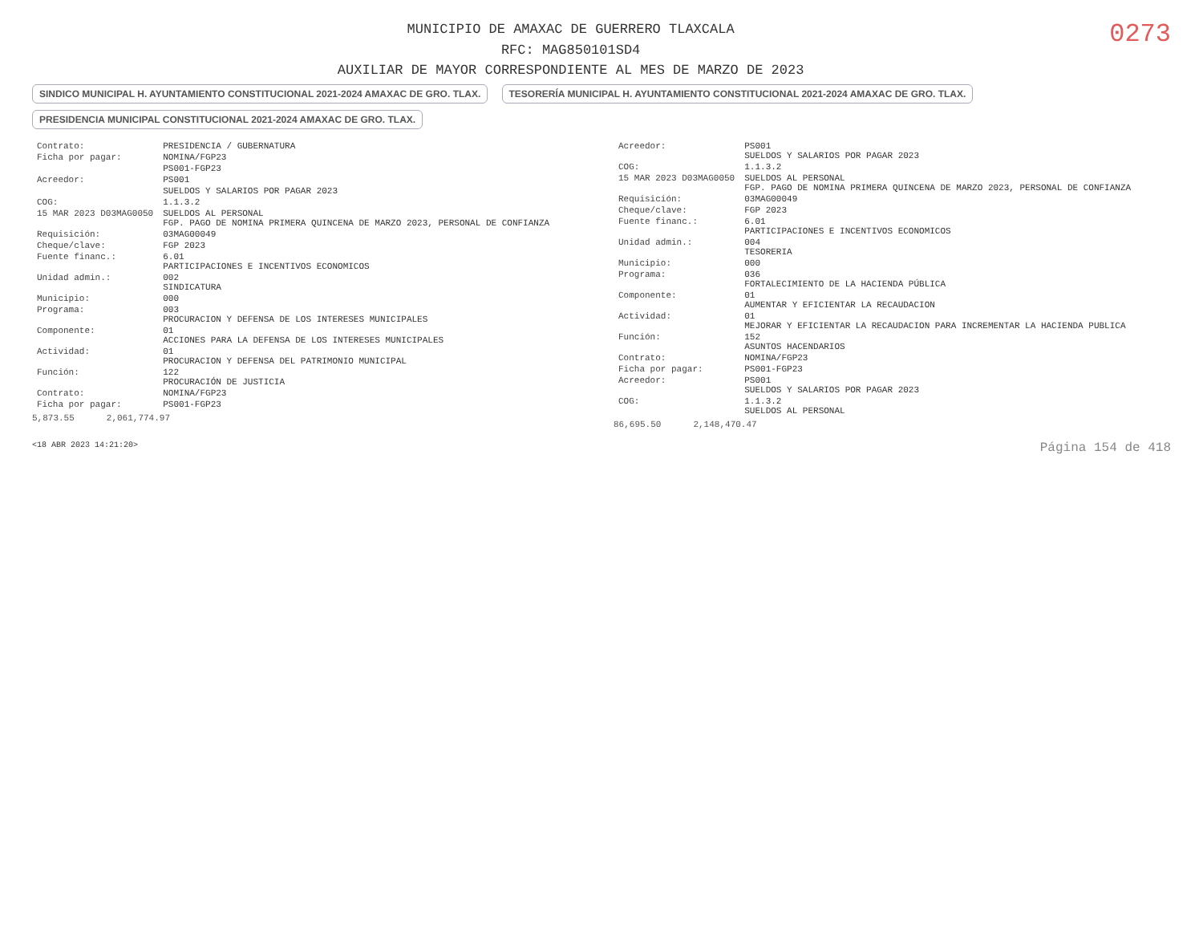MUNICIPIO DE AMAXAC DE GUERRERO TLAXCALA
RFC: MAG850101SD4
AUXILIAR DE MAYOR CORRESPONDIENTE AL MES DE MARZO DE 2023
0273
SINDICO MUNICIPAL H. AYUNTAMIENTO CONSTITUCIONAL 2021-2024 AMAXAC DE GRO. TLAX. TESORERÍA MUNICIPAL H. AYUNTAMIENTO CONSTITUCIONAL 2021-2024 AMAXAC DE GRO. TLAX. PRESIDENCIA MUNICIPAL CONSTITUCIONAL 2021-2024 AMAXAC DE GRO. TLAX.
| Contrato: | PRESIDENCIA / GUBERNATURA |
| Ficha por pagar: | NOMINA/FGP23 |
| | PS001-FGP23 |
| Acreedor: | PS001 |
| | SUELDOS Y SALARIOS POR PAGAR 2023 |
| COG: | 1.1.3.2 |
| 15 MAR 2023 D03MAG0050 | SUELDOS AL PERSONAL FGP. PAGO DE NOMINA PRIMERA QUINCENA DE MARZO 2023, PERSONAL DE CONFIANZA |
| Requisición: | 03MAG00049 |
| Cheque/clave: | FGP 2023 |
| Fuente financ.: | 6.01 PARTICIPACIONES E INCENTIVOS ECONOMICOS |
| Unidad admin.: | 002 SINDICATURA |
| Municipio: | 000 |
| Programa: | 003 PROCURACION Y DEFENSA DE LOS INTERESES MUNICIPALES |
| Componente: | 01 ACCIONES PARA LA DEFENSA DE LOS INTERESES MUNICIPALES |
| Actividad: | 01 PROCURACION Y DEFENSA DEL PATRIMONIO MUNICIPAL |
| Función: | 122 PROCURACIÓN DE JUSTICIA |
| Contrato: | NOMINA/FGP23 |
| Ficha por pagar: | PS001-FGP23 |
5,873.55 2,061,774.97
| Acreedor: | PS001 SUELDOS Y SALARIOS POR PAGAR 2023 |
| COG: | 1.1.3.2 |
| 15 MAR 2023 D03MAG0050 | SUELDOS AL PERSONAL FGP. PAGO DE NOMINA PRIMERA QUINCENA DE MARZO 2023, PERSONAL DE CONFIANZA |
| Requisición: | 03MAG00049 |
| Cheque/clave: | FGP 2023 |
| Fuente financ.: | 6.01 PARTICIPACIONES E INCENTIVOS ECONOMICOS |
| Unidad admin.: | 004 TESORERIA |
| Municipio: | 000 |
| Programa: | 036 FORTALECIMIENTO DE LA HACIENDA PÚBLICA |
| Componente: | 01 AUMENTAR Y EFICIENTAR LA RECAUDACION |
| Actividad: | 01 MEJORAR Y EFICIENTAR LA RECAUDACION PARA INCREMENTAR LA HACIENDA PUBLICA |
| Función: | 152 ASUNTOS HACENDARIOS |
| Contrato: | NOMINA/FGP23 |
| Ficha por pagar: | PS001-FGP23 |
| Acreedor: | PS001 SUELDOS Y SALARIOS POR PAGAR 2023 |
| COG: | 1.1.3.2 SUELDOS AL PERSONAL |
86,695.50 2,148,470.47
<18 ABR 2023 14:21:20> Página 154 de 418